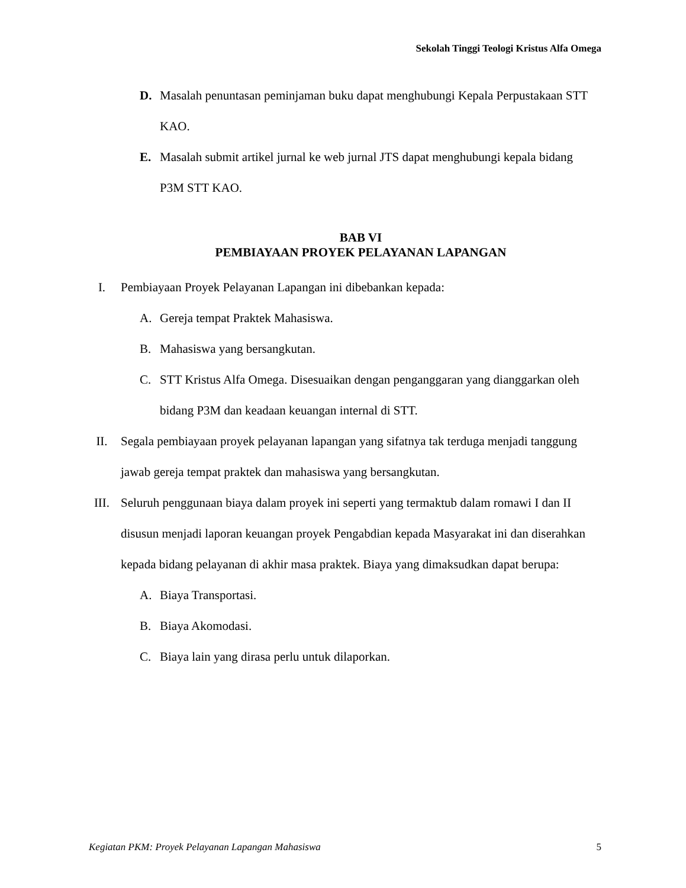Sekolah Tinggi Teologi Kristus Alfa Omega
D. Masalah penuntasan peminjaman buku dapat menghubungi Kepala Perpustakaan STT KAO.
E. Masalah submit artikel jurnal ke web jurnal JTS dapat menghubungi kepala bidang P3M STT KAO.
BAB VI
PEMBIAYAAN PROYEK PELAYANAN LAPANGAN
I. Pembiayaan Proyek Pelayanan Lapangan ini dibebankan kepada:
A. Gereja tempat Praktek Mahasiswa.
B. Mahasiswa yang bersangkutan.
C. STT Kristus Alfa Omega. Disesuaikan dengan penganggaran yang dianggarkan oleh bidang P3M dan keadaan keuangan internal di STT.
II. Segala pembiayaan proyek pelayanan lapangan yang sifatnya tak terduga menjadi tanggung jawab gereja tempat praktek dan mahasiswa yang bersangkutan.
III. Seluruh penggunaan biaya dalam proyek ini seperti yang termaktub dalam romawi I dan II disusun menjadi laporan keuangan proyek Pengabdian kepada Masyarakat ini dan diserahkan kepada bidang pelayanan di akhir masa praktek. Biaya yang dimaksudkan dapat berupa:
A. Biaya Transportasi.
B. Biaya Akomodasi.
C. Biaya lain yang dirasa perlu untuk dilaporkan.
Kegiatan PKM: Proyek Pelayanan Lapangan Mahasiswa 5